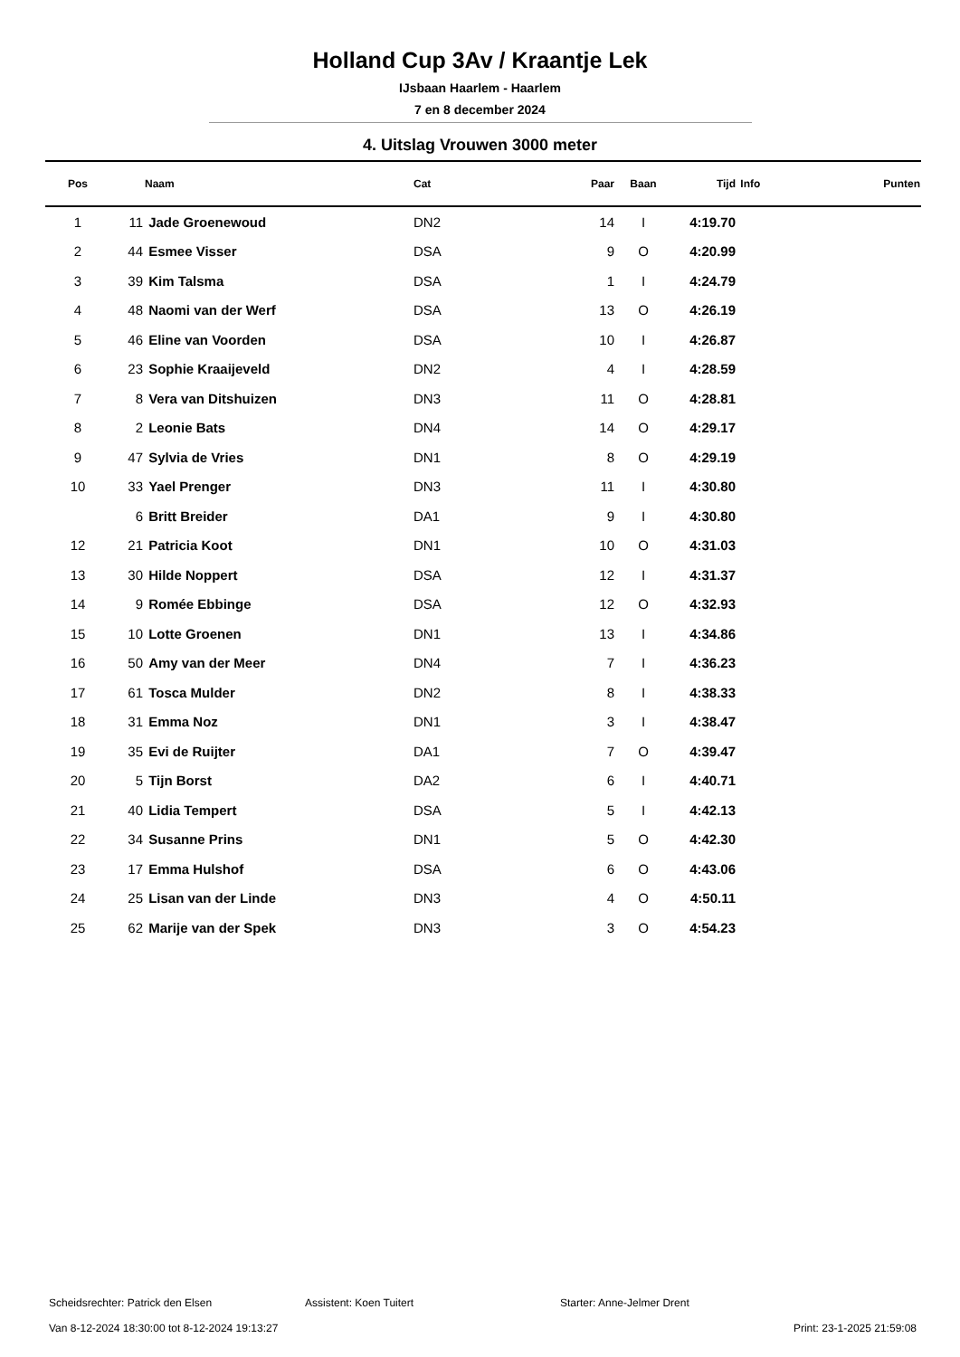Holland Cup 3Av / Kraantje Lek
IJsbaan Haarlem - Haarlem
7 en 8 december 2024
4. Uitslag Vrouwen 3000 meter
| Pos | | Naam | Cat | Paar | Baan | Tijd | Info | Punten |
| --- | --- | --- | --- | --- | --- | --- | --- | --- |
| 1 | 11 | Jade Groenewoud | DN2 | 14 | I | 4:19.70 | | |
| 2 | 44 | Esmee Visser | DSA | 9 | O | 4:20.99 | | |
| 3 | 39 | Kim Talsma | DSA | 1 | I | 4:24.79 | | |
| 4 | 48 | Naomi van der Werf | DSA | 13 | O | 4:26.19 | | |
| 5 | 46 | Eline van Voorden | DSA | 10 | I | 4:26.87 | | |
| 6 | 23 | Sophie Kraaijeveld | DN2 | 4 | I | 4:28.59 | | |
| 7 | 8 | Vera van Ditshuizen | DN3 | 11 | O | 4:28.81 | | |
| 8 | 2 | Leonie Bats | DN4 | 14 | O | 4:29.17 | | |
| 9 | 47 | Sylvia de Vries | DN1 | 8 | O | 4:29.19 | | |
| 10 | 33 | Yael Prenger | DN3 | 11 | I | 4:30.80 | | |
| | 6 | Britt Breider | DA1 | 9 | I | 4:30.80 | | |
| 12 | 21 | Patricia Koot | DN1 | 10 | O | 4:31.03 | | |
| 13 | 30 | Hilde Noppert | DSA | 12 | I | 4:31.37 | | |
| 14 | 9 | Romée Ebbinge | DSA | 12 | O | 4:32.93 | | |
| 15 | 10 | Lotte Groenen | DN1 | 13 | I | 4:34.86 | | |
| 16 | 50 | Amy van der Meer | DN4 | 7 | I | 4:36.23 | | |
| 17 | 61 | Tosca Mulder | DN2 | 8 | I | 4:38.33 | | |
| 18 | 31 | Emma Noz | DN1 | 3 | I | 4:38.47 | | |
| 19 | 35 | Evi de Ruijter | DA1 | 7 | O | 4:39.47 | | |
| 20 | 5 | Tijn Borst | DA2 | 6 | I | 4:40.71 | | |
| 21 | 40 | Lidia Tempert | DSA | 5 | I | 4:42.13 | | |
| 22 | 34 | Susanne Prins | DN1 | 5 | O | 4:42.30 | | |
| 23 | 17 | Emma Hulshof | DSA | 6 | O | 4:43.06 | | |
| 24 | 25 | Lisan van der Linde | DN3 | 4 | O | 4:50.11 | | |
| 25 | 62 | Marije van der Spek | DN3 | 3 | O | 4:54.23 | | |
Scheidsrechter: Patrick den Elsen Assistent: Koen Tuitert Starter: Anne-Jelmer Drent
Van 8-12-2024 18:30:00 tot 8-12-2024 19:13:27 Print: 23-1-2025 21:59:08